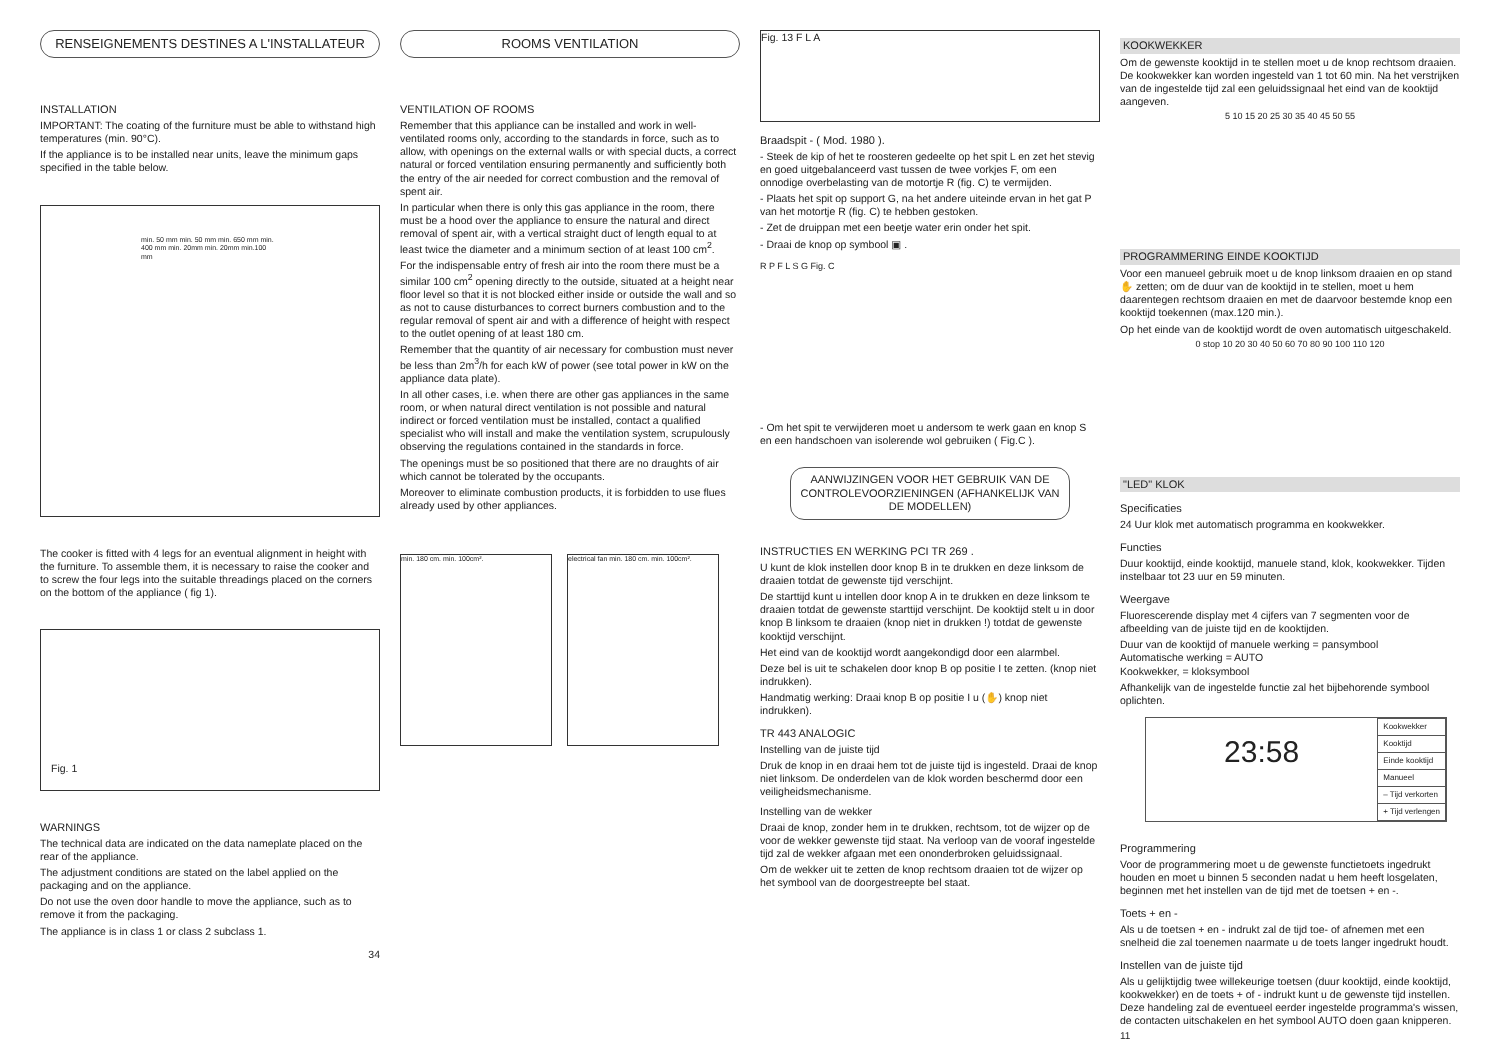RENSEIGNEMENTS DESTINES A L'INSTALLATEUR
INSTALLATION
IMPORTANT: The coating of the furniture must be able to withstand high temperatures (min. 90°C).
If the appliance is to be installed near units, leave the minimum gaps specified in the table below.
min. 50 mm min. 50 mm min. 650 mm min. 400 mm min. 20mm min. 20mm min.100 mm
The cooker is fitted with 4 legs for an eventual alignment in height with the furniture. To assemble them, it is necessary to raise the cooker and to screw the four legs into the suitable threadings placed on the corners on the bottom of the appliance ( fig 1).
Fig. 1
WARNINGS
The technical data are indicated on the data nameplate placed on the rear of the appliance.
The adjustment conditions are stated on the label applied on the packaging and on the appliance.
Do not use the oven door handle to move the appliance, such as to remove it from the packaging.
The appliance is in class 1 or class 2 subclass 1.
34
ROOMS VENTILATION
VENTILATION OF ROOMS
Remember that this appliance can be installed and work in well-ventilated rooms only, according to the standards in force, such as to allow, with openings on the external walls or with special ducts, a correct natural or forced ventilation ensuring permanently and sufficiently both the entry of the air needed for correct combustion and the removal of spent air.
In particular when there is only this gas appliance in the room, there must be a hood over the appliance to ensure the natural and direct removal of spent air, with a vertical straight duct of length equal to at least twice the diameter and a minimum section of at least 100 cm<sup>2</sup>.
For the indispensable entry of fresh air into the room there must be a similar 100 cm<sup>2</sup> opening directly to the outside, situated at a height near floor level so that it is not blocked either inside or outside the wall and so as not to cause disturbances to correct burners combustion and to the regular removal of spent air and with a difference of height with respect to the outlet opening of at least 180 cm.
Remember that the quantity of air necessary for combustion must never be less than 2m<sup>3</sup>/h for each kW of power (see total power in kW on the appliance data plate).
In all other cases, i.e. when there are other gas appliances in the same room, or when natural direct ventilation is not possible and natural indirect or forced ventilation must be installed, contact a qualified specialist who will install and make the ventilation system, scrupulously observing the regulations contained in the standards in force.
The openings must be so positioned that there are no draughts of air which cannot be tolerated by the occupants.
Moreover to eliminate combustion products, it is forbidden to use flues already used by other appliances.
min. 180 cm. min. 100cm². electrical fan min. 180 cm. min. 100cm².
Fig. 13 F L A
Braadspit - ( Mod. 1980 ).
- Steek de kip of het te roosteren gedeelte op het spit L en zet het stevig en goed uitgebalanceerd vast tussen de twee vorkjes F, om een onnodige overbelasting van de motortje R (fig. C) te vermijden.
- Plaats het spit op support G, na het andere uiteinde ervan in het gat P van het motortje R (fig. C) te hebben gestoken.
- Zet de druippan met een beetje water erin onder het spit.
- Draai de knop op symbool ▣ .
R P F L S G Fig. C
- Om het spit te verwijderen moet u andersom te werk gaan en knop S en een handschoen van isolerende wol gebruiken ( Fig.C ).
AANWIJZINGEN VOOR HET GEBRUIK VAN DE CONTROLEVOORZIENINGEN (AFHANKELIJK VAN DE MODELLEN)
INSTRUCTIES EN WERKING PCI TR 269 .
U kunt de klok instellen door knop B in te drukken en deze linksom de draaien totdat de gewenste tijd verschijnt.
De starttijd kunt u intellen door knop A in te drukken en deze linksom te draaien totdat de gewenste starttijd verschijnt. De kooktijd stelt u in door knop B linksom te draaien (knop niet in drukken !) totdat de gewenste kooktijd verschijnt.
Het eind van de kooktijd wordt aangekondigd door een alarmbel.
Deze bel is uit te schakelen door knop B op positie I te zetten. (knop niet indrukken).
Handmatig werking: Draai knop B op positie I u (✋) knop niet indrukken).
TR 443 ANALOGIC
Instelling van de juiste tijd
Druk de knop in en draai hem tot de juiste tijd is ingesteld. Draai de knop niet linksom. De onderdelen van de klok worden beschermd door een veiligheidsmechanisme.
Instelling van de wekker
Draai de knop, zonder hem in te drukken, rechtsom, tot de wijzer op de voor de wekker gewenste tijd staat. Na verloop van de vooraf ingestelde tijd zal de wekker afgaan met een ononderbroken geluidssignaal.
Om de wekker uit te zetten de knop rechtsom draaien tot de wijzer op het symbool van de doorgestreepte bel staat.
KOOKWEKKER
Om de gewenste kooktijd in te stellen moet u de knop rechtsom draaien. De kookwekker kan worden ingesteld van 1 tot 60 min. Na het verstrijken van de ingestelde tijd zal een geluidssignaal het eind van de kooktijd aangeven.
5 10 15 20 25 30 35 40 45 50 55
PROGRAMMERING EINDE KOOKTIJD
Voor een manueel gebruik moet u de knop linksom draaien en op stand ✋ zetten; om de duur van de kooktijd in te stellen, moet u hem daarentegen rechtsom draaien en met de daarvoor bestemde knop een kooktijd toekennen (max.120 min.).
Op het einde van de kooktijd wordt de oven automatisch uitgeschakeld.
0 stop 10 20 30 40 50 60 70 80 90 100 110 120
"LED" KLOK
Specificaties
24 Uur klok met automatisch programma en kookwekker.
Functies
Duur kooktijd, einde kooktijd, manuele stand, klok, kookwekker. Tijden instelbaar tot 23 uur en 59 minuten.
Weergave
Fluorescerende display met 4 cijfers van 7 segmenten voor de afbeelding van de juiste tijd en de kooktijden.
Duur van de kooktijd of manuele werking = pansymbool
Automatische werking = AUTO
Kookwekker, = kloksymbool
Afhankelijk van de ingestelde functie zal het bijbehorende symbool oplichten.
23:58
| Kookwekker |
| Kooktijd |
| Einde kooktijd |
| Manueel |
| – Tijd verkorten |
| + Tijd verlengen |
Programmering
Voor de programmering moet u de gewenste functietoets ingedrukt houden en moet u binnen 5 seconden nadat u hem heeft losgelaten, beginnen met het instellen van de tijd met de toetsen + en -.
Toets + en -
Als u de toetsen + en - indrukt zal de tijd toe- of afnemen met een snelheid die zal toenemen naarmate u de toets langer ingedrukt houdt.
Instellen van de juiste tijd
Als u gelijktijdig twee willekeurige toetsen (duur kooktijd, einde kooktijd, kookwekker) en de toets + of - indrukt kunt u de gewenste tijd instellen. Deze handeling zal de eventueel eerder ingestelde programma's wissen, de contacten uitschakelen en het symbool AUTO doen gaan knipperen.
11